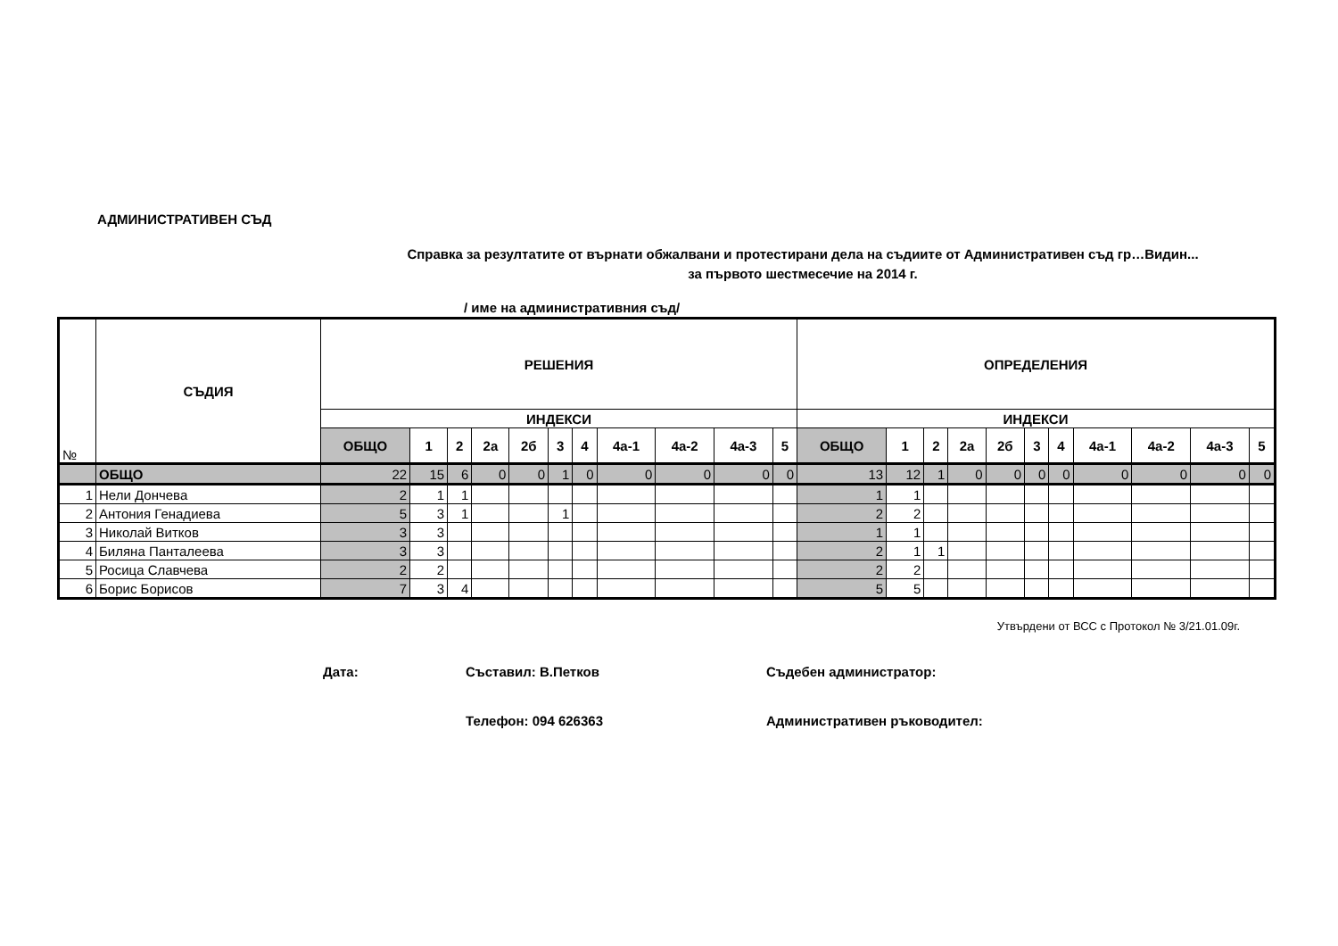АДМИНИСТРАТИВЕН СЪД
Справка за резултатите от върнати обжалвани и протестирани дела на съдиите от Административен съд гр…Видин...
за първото шестмесечие на 2014 г.
/ име на административния съд/
| № | СЪДИЯ | РЕШЕНИЯ | | | | | | | | | | | ОПРЕДЕЛЕНИЯ | | | | | | | | | | |
| --- | --- | --- | --- | --- | --- | --- | --- | --- | --- | --- | --- | --- | --- | --- | --- | --- | --- | --- | --- | --- | --- | --- | --- |
| | | ИНДЕКСИ | | | | | | | | | | | ИНДЕКСИ | | | | | | | | | | |
| | | ОБЩО | 1 | 2 | 2а | 2б | 3 | 4 | 4а-1 | 4а-2 | 4а-3 | 5 | ОБЩО | 1 | 2 | 2а | 2б | 3 | 4 | 4а-1 | 4а-2 | 4а-3 | 5 |
| | ОБЩО | 22 | 15 | 6 | 0 | 0 | 1 | 0 | 0 | 0 | 0 | 0 | 13 | 12 | 1 | 0 | 0 | 0 | 0 | 0 | 0 | 0 | 0 |
| 1 | Нели Дончева | 2 | 1 | 1 | | | | | | | | | 1 | 1 | | | | | | | | | |
| 2 | Антония Генадиева | 5 | 3 | 1 | | | 1 | | | | | | 2 | 2 | | | | | | | | | |
| 3 | Николай Витков | 3 | 3 | | | | | | | | | | 1 | 1 | | | | | | | | | |
| 4 | Биляна Панталеева | 3 | 3 | | | | | | | | | | 2 | 1 | 1 | | | | | | | | |
| 5 | Росица Славчева | 2 | 2 | | | | | | | | | | 2 | 2 | | | | | | | | | |
| 6 | Борис Борисов | 7 | 3 | 4 | | | | | | | | | 5 | 5 | | | | | | | | | |
Утвърдени от ВСС с Протокол № 3/21.01.09г.
Дата: Съставил: В.Петков Съдебен администратор:
Телефон: 094 626363 Административен ръководител: